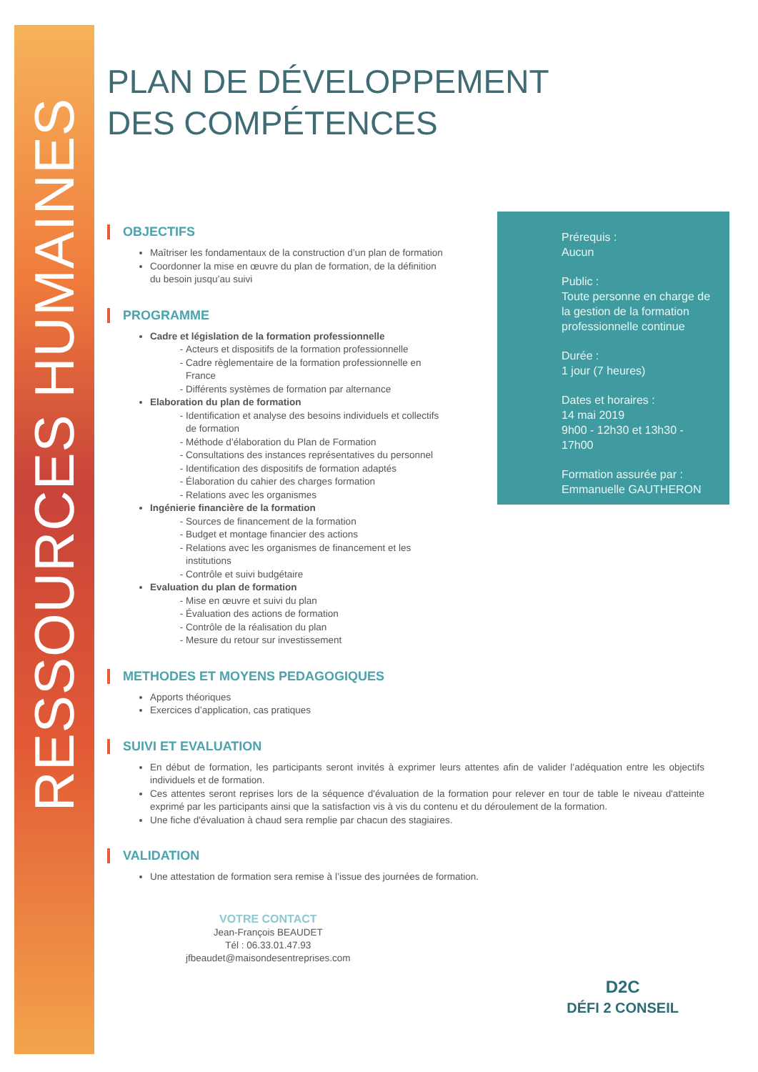RESSOURCES HUMAINES
PLAN DE DÉVELOPPEMENT DES COMPÉTENCES
OBJECTIFS
Maîtriser les fondamentaux de la construction d’un plan de formation
Coordonner la mise en œuvre du plan de formation, de la définition du besoin jusqu’au suivi
PROGRAMME
Cadre et législation de la formation professionnelle
Acteurs et dispositifs de la formation professionnelle
Cadre règlementaire de la formation professionnelle en France
Différents systèmes de formation par alternance
Elaboration du plan de formation
Identification et analyse des besoins individuels et collectifs de formation
Méthode d’élaboration du Plan de Formation
Consultations des instances représentatives du personnel
Identification des dispositifs de formation adaptés
Élaboration du cahier des charges formation
Relations avec les organismes
Ingénierie financière de la formation
Sources de financement de la formation
Budget et montage financier des actions
Relations avec les organismes de financement et les institutions
Contrôle et suivi budgétaire
Evaluation du plan de formation
Mise en œuvre et suivi du plan
Évaluation des actions de formation
Contrôle de la réalisation du plan
Mesure du retour sur investissement
Prérequis :
Aucun
Public :
Toute personne en charge de la gestion de la formation professionnelle continue
Durée :
1 jour (7 heures)
Dates et horaires :
14 mai 2019
9h00 - 12h30 et 13h30 - 17h00
Formation assurée par :
Emmanuelle GAUTHERON
METHODES ET MOYENS PEDAGOGIQUES
Apports théoriques
Exercices d’application, cas pratiques
SUIVI ET EVALUATION
En début de formation, les participants seront invités à exprimer leurs attentes afin de valider l’adéquation entre les objectifs individuels et de formation.
Ces attentes seront reprises lors de la séquence d'évaluation de la formation pour relever en tour de table le niveau d'atteinte exprimé par les participants ainsi que la satisfaction vis à vis du contenu et du déroulement de la formation.
Une fiche d'évaluation à chaud sera remplie par chacun des stagiaires.
VALIDATION
Une attestation de formation sera remise à l’issue des journées de formation.
VOTRE CONTACT
Jean-François BEAUDET
Tél : 06.33.01.47.93
jfbeaudet@maisondesentreprises.com
D2C
DÉFI 2 CONSEIL